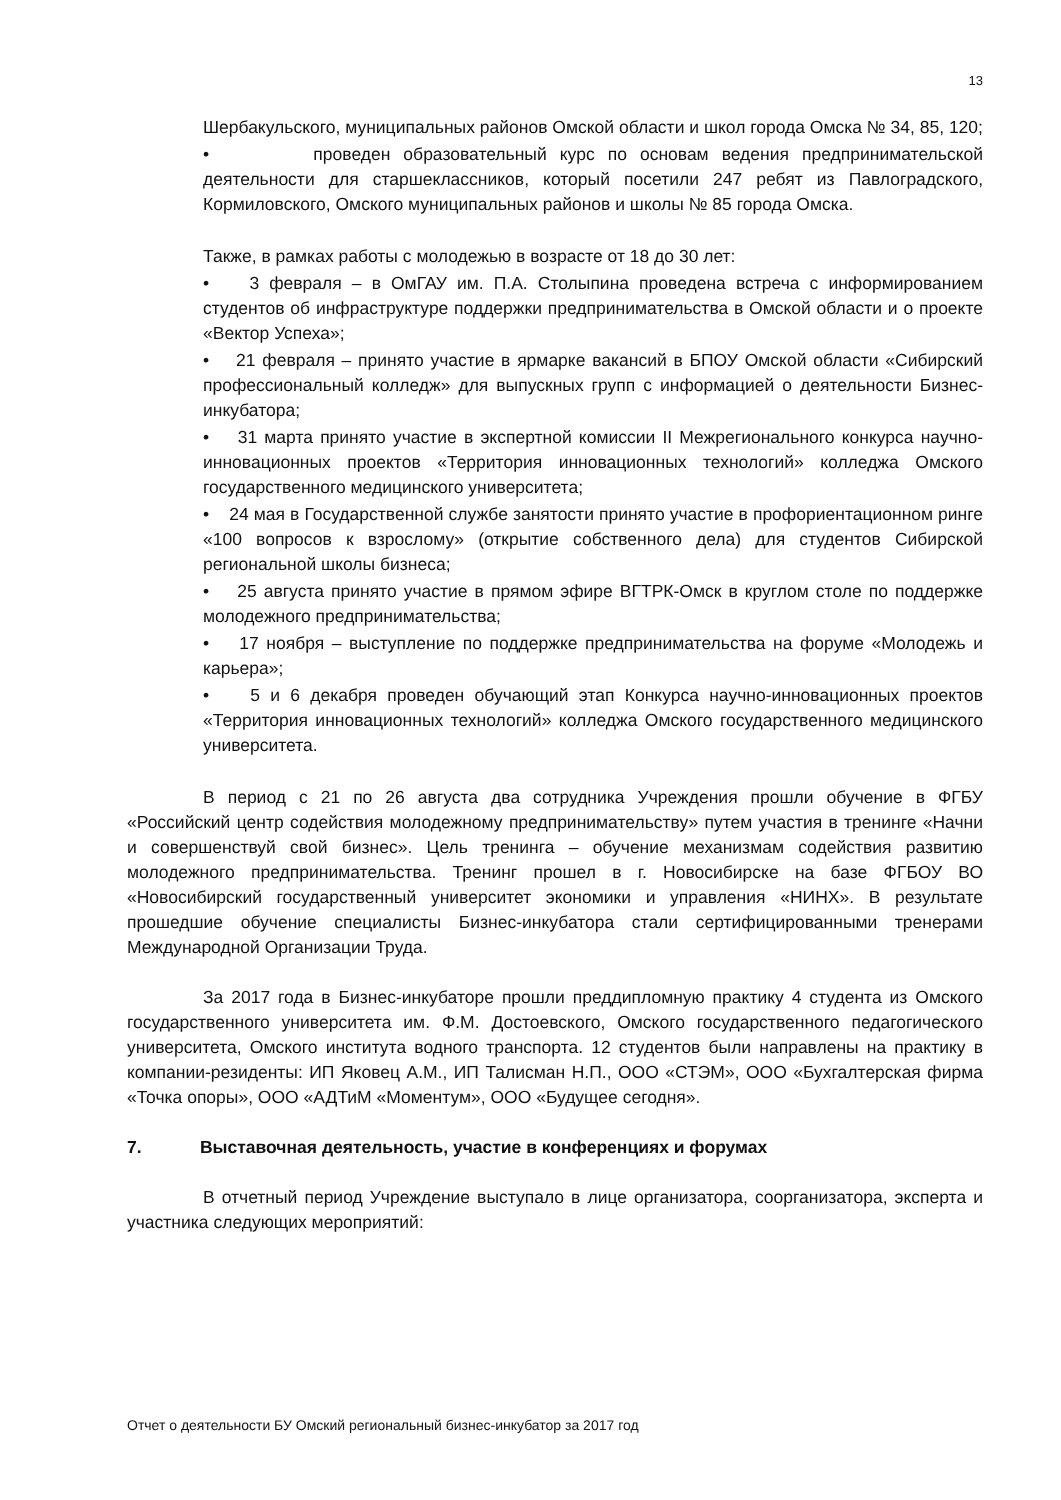13
Шербакульского, муниципальных районов Омской области и школ города Омска № 34, 85, 120;
• проведен образовательный курс по основам ведения предпринимательской деятельности для старшеклассников, который посетили 247 ребят из Павлоградского, Кормиловского, Омского муниципальных районов и школы № 85 города Омска.
Также, в рамках работы с молодежью в возрасте от 18 до 30 лет:
• 3 февраля – в ОмГАУ им. П.А. Столыпина проведена встреча с информированием студентов об инфраструктуре поддержки предпринимательства в Омской области и о проекте «Вектор Успеха»;
• 21 февраля – принято участие в ярмарке вакансий в БПОУ Омской области «Сибирский профессиональный колледж» для выпускных групп с информацией о деятельности Бизнес-инкубатора;
• 31 марта принято участие в экспертной комиссии II Межрегионального конкурса научно-инновационных проектов «Территория инновационных технологий» колледжа Омского государственного медицинского университета;
• 24 мая в Государственной службе занятости принято участие в профориентационном ринге «100 вопросов к взрослому» (открытие собственного дела) для студентов Сибирской региональной школы бизнеса;
• 25 августа принято участие в прямом эфире ВГТРК-Омск в круглом столе по поддержке молодежного предпринимательства;
• 17 ноября – выступление по поддержке предпринимательства на форуме «Молодежь и карьера»;
• 5 и 6 декабря проведен обучающий этап Конкурса научно-инновационных проектов «Территория инновационных технологий» колледжа Омского государственного медицинского университета.
В период с 21 по 26 августа два сотрудника Учреждения прошли обучение в ФГБУ «Российский центр содействия молодежному предпринимательству» путем участия в тренинге «Начни и совершенствуй свой бизнес». Цель тренинга – обучение механизмам содействия развитию молодежного предпринимательства. Тренинг прошел в г. Новосибирске на базе ФГБОУ ВО «Новосибирский государственный университет экономики и управления «НИНХ». В результате прошедшие обучение специалисты Бизнес-инкубатора стали сертифицированными тренерами Международной Организации Труда.
За 2017 года в Бизнес-инкубаторе прошли преддипломную практику 4 студента из Омского государственного университета им. Ф.М. Достоевского, Омского государственного педагогического университета, Омского института водного транспорта. 12 студентов были направлены на практику в компании-резиденты: ИП Яковец А.М., ИП Талисман Н.П., ООО «СТЭМ», ООО «Бухгалтерская фирма «Точка опоры», ООО «АДТиМ «Моментум», ООО «Будущее сегодня».
7. Выставочная деятельность, участие в конференциях и форумах
В отчетный период Учреждение выступало в лице организатора, соорганизатора, эксперта и участника следующих мероприятий:
Отчет о деятельности БУ Омский региональный бизнес-инкубатор за 2017 год